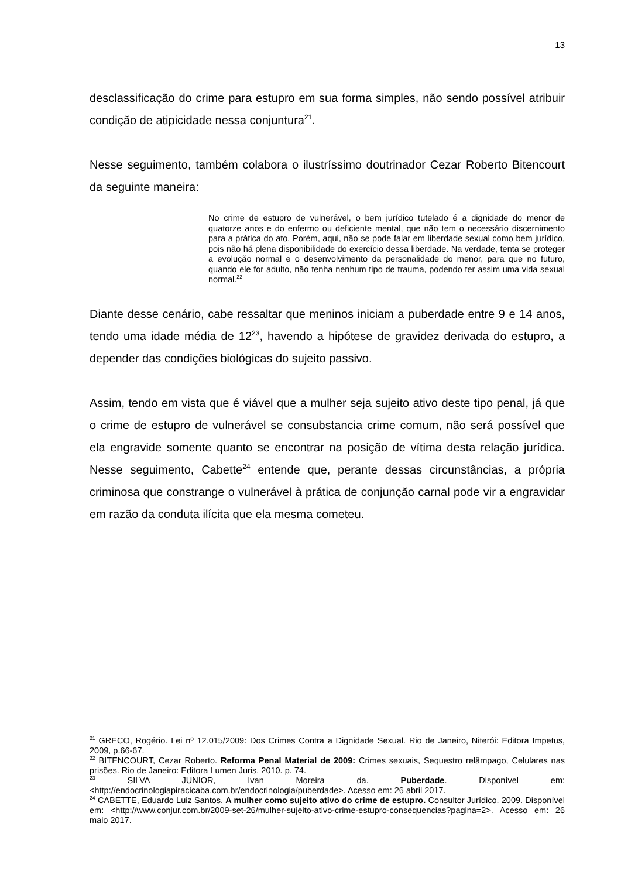13
desclassificação do crime para estupro em sua forma simples, não sendo possível atribuir condição de atipicidade nessa conjuntura<sup>21</sup>.
Nesse seguimento, também colabora o ilustríssimo doutrinador Cezar Roberto Bitencourt da seguinte maneira:
No crime de estupro de vulnerável, o bem jurídico tutelado é a dignidade do menor de quatorze anos e do enfermo ou deficiente mental, que não tem o necessário discernimento para a prática do ato. Porém, aqui, não se pode falar em liberdade sexual como bem jurídico, pois não há plena disponibilidade do exercício dessa liberdade. Na verdade, tenta se proteger a evolução normal e o desenvolvimento da personalidade do menor, para que no futuro, quando ele for adulto, não tenha nenhum tipo de trauma, podendo ter assim uma vida sexual normal.<sup>22</sup>
Diante desse cenário, cabe ressaltar que meninos iniciam a puberdade entre 9 e 14 anos, tendo uma idade média de 12<sup>23</sup>, havendo a hipótese de gravidez derivada do estupro, a depender das condições biológicas do sujeito passivo.
Assim, tendo em vista que é viável que a mulher seja sujeito ativo deste tipo penal, já que o crime de estupro de vulnerável se consubstancia crime comum, não será possível que ela engravide somente quanto se encontrar na posição de vítima desta relação jurídica. Nesse seguimento, Cabette<sup>24</sup> entende que, perante dessas circunstâncias, a própria criminosa que constrange o vulnerável à prática de conjunção carnal pode vir a engravidar em razão da conduta ilícita que ela mesma cometeu.
<sup>21</sup> GRECO, Rogério. Lei nº 12.015/2009: Dos Crimes Contra a Dignidade Sexual. Rio de Janeiro, Niterói: Editora Impetus, 2009, p.66-67.
<sup>22</sup> BITENCOURT, Cezar Roberto. Reforma Penal Material de 2009: Crimes sexuais, Sequestro relâmpago, Celulares nas prisões. Rio de Janeiro: Editora Lumen Juris, 2010. p. 74.
<sup>23</sup> SILVA JUNIOR, Ivan Moreira da. Puberdade. Disponível em: <http://endocrinologiapiracicaba.com.br/endocrinologia/puberdade>. Acesso em: 26 abril 2017.
<sup>24</sup> CABETTE, Eduardo Luiz Santos. A mulher como sujeito ativo do crime de estupro. Consultor Jurídico. 2009. Disponível em: <http://www.conjur.com.br/2009-set-26/mulher-sujeito-ativo-crime-estupro-consequencias?pagina=2>. Acesso em: 26 maio 2017.